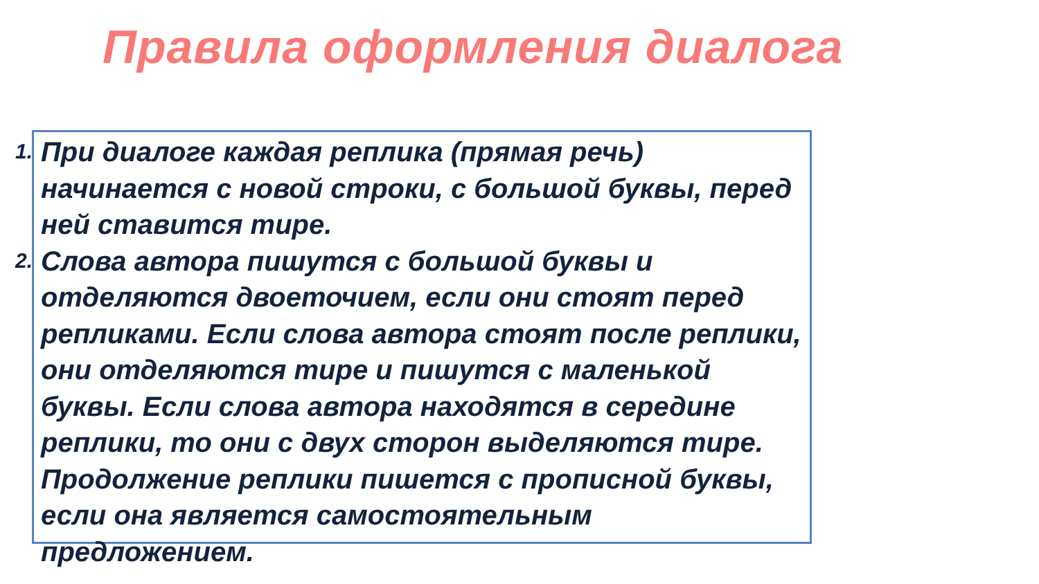Правила оформления диалога
1. При диалоге каждая реплика (прямая речь) начинается с новой строки, с большой буквы, перед ней ставится тире.
2. Слова автора пишутся с большой буквы и отделяются двоеточием, если они стоят перед репликами. Если слова автора стоят после реплики, они отделяются тире и пишутся с маленькой буквы. Если слова автора находятся в середине реплики, то они с двух сторон выделяются тире. Продолжение реплики пишется с прописной буквы, если она является самостоятельным предложением.